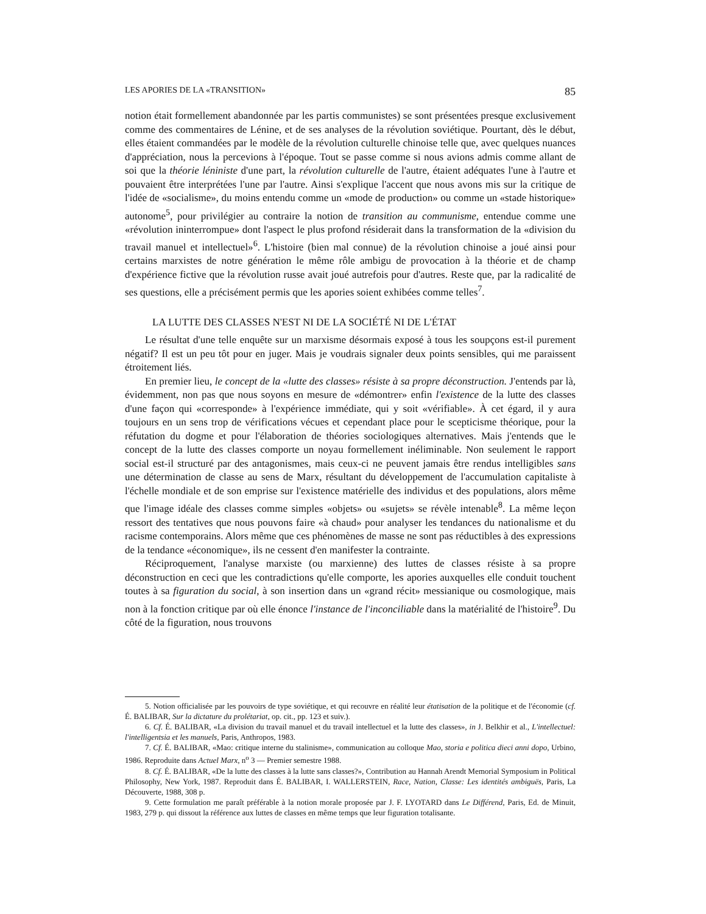LES APORIES DE LA «TRANSITION» 85
notion était formellement abandonnée par les partis communistes) se sont présentées presque exclusivement comme des commentaires de Lénine, et de ses analyses de la révolution soviétique. Pourtant, dès le début, elles étaient commandées par le modèle de la révolution culturelle chinoise telle que, avec quelques nuances d'appréciation, nous la percevions à l'époque. Tout se passe comme si nous avions admis comme allant de soi que la théorie léniniste d'une part, la révolution culturelle de l'autre, étaient adéquates l'une à l'autre et pouvaient être interprétées l'une par l'autre. Ainsi s'explique l'accent que nous avons mis sur la critique de l'idée de «socialisme», du moins entendu comme un «mode de production» ou comme un «stade historique» autonome<sup>5</sup>, pour privilégier au contraire la notion de transition au communisme, entendue comme une «révolution ininterrompue» dont l'aspect le plus profond résiderait dans la transformation de la «division du travail manuel et intellectuel»<sup>6</sup>. L'histoire (bien mal connue) de la révolution chinoise a joué ainsi pour certains marxistes de notre génération le même rôle ambigu de provocation à la théorie et de champ d'expérience fictive que la révolution russe avait joué autrefois pour d'autres. Reste que, par la radicalité de ses questions, elle a précisément permis que les apories soient exhibées comme telles<sup>7</sup>.
LA LUTTE DES CLASSES N'EST NI DE LA SOCIÉTÉ NI DE L'ÉTAT
Le résultat d'une telle enquête sur un marxisme désormais exposé à tous les soupçons est-il purement négatif? Il est un peu tôt pour en juger. Mais je voudrais signaler deux points sensibles, qui me paraissent étroitement liés.
En premier lieu, le concept de la «lutte des classes» résiste à sa propre déconstruction. J'entends par là, évidemment, non pas que nous soyons en mesure de «démontrer» enfin l'existence de la lutte des classes d'une façon qui «corresponde» à l'expérience immédiate, qui y soit «vérifiable». À cet égard, il y aura toujours en un sens trop de vérifications vécues et cependant place pour le scepticisme théorique, pour la réfutation du dogme et pour l'élaboration de théories sociologiques alternatives. Mais j'entends que le concept de la lutte des classes comporte un noyau formellement inéliminable. Non seulement le rapport social est-il structuré par des antagonismes, mais ceux-ci ne peuvent jamais être rendus intelligibles sans une détermination de classe au sens de Marx, résultant du développement de l'accumulation capitaliste à l'échelle mondiale et de son emprise sur l'existence matérielle des individus et des populations, alors même que l'image idéale des classes comme simples «objets» ou «sujets» se révèle intenable<sup>8</sup>. La même leçon ressort des tentatives que nous pouvons faire «à chaud» pour analyser les tendances du nationalisme et du racisme contemporains. Alors même que ces phénomènes de masse ne sont pas réductibles à des expressions de la tendance «économique», ils ne cessent d'en manifester la contrainte.
Réciproquement, l'analyse marxiste (ou marxienne) des luttes de classes résiste à sa propre déconstruction en ceci que les contradictions qu'elle comporte, les apories auxquelles elle conduit touchent toutes à sa figuration du social, à son insertion dans un «grand récit» messianique ou cosmologique, mais non à la fonction critique par où elle énonce l'instance de l'inconciliable dans la matérialité de l'histoire<sup>9</sup>. Du côté de la figuration, nous trouvons
5. Notion officialisée par les pouvoirs de type soviétique, et qui recouvre en réalité leur étatisation de la politique et de l'économie (cf. É. BALIBAR, Sur la dictature du prolétariat, op. cit., pp. 123 et suiv.).
6. Cf. É. BALIBAR, «La division du travail manuel et du travail intellectuel et la lutte des classes», in J. Belkhir et al., L'intellectuel: l'intelligentsia et les manuels, Paris, Anthropos, 1983.
7. Cf. É. BALIBAR, «Mao: critique interne du stalinisme», communication au colloque Mao, storia e politica dieci anni dopo, Urbino, 1986. Reproduite dans Actuel Marx, n<sup>o</sup> 3 — Premier semestre 1988.
8. Cf. É. BALIBAR, «De la lutte des classes à la lutte sans classes?», Contribution au Hannah Arendt Memorial Symposium in Political Philosophy, New York, 1987. Reproduit dans É. BALIBAR, I. WALLERSTEIN, Race, Nation, Classe: Les identités ambiguës, Paris, La Découverte, 1988, 308 p.
9. Cette formulation me paraît préférable à la notion morale proposée par J. F. LYOTARD dans Le Différend, Paris, Ed. de Minuit, 1983, 279 p. qui dissout la référence aux luttes de classes en même temps que leur figuration totalisante.